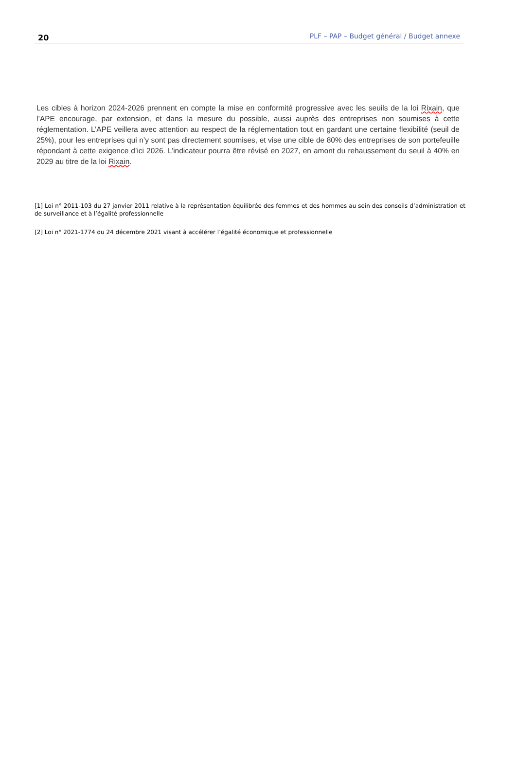20 PLF – PAP – Budget général / Budget annexe
Les cibles à horizon 2024-2026 prennent en compte la mise en conformité progressive avec les seuils de la loi Rixain, que l’APE encourage, par extension, et dans la mesure du possible, aussi auprès des entreprises non soumises à cette réglementation. L’APE veillera avec attention au respect de la réglementation tout en gardant une certaine flexibilité (seuil de 25%), pour les entreprises qui n’y sont pas directement soumises, et vise une cible de 80% des entreprises de son portefeuille répondant à cette exigence d’ici 2026. L’indicateur pourra être révisé en 2027, en amont du rehaussement du seuil à 40% en 2029 au titre de la loi Rixain.
[1] Loi n° 2011-103 du 27 janvier 2011 relative à la représentation équilibrée des femmes et des hommes au sein des conseils d’administration et de surveillance et à l’égalité professionnelle
[2] Loi n° 2021-1774 du 24 décembre 2021 visant à accélérer l’égalité économique et professionnelle